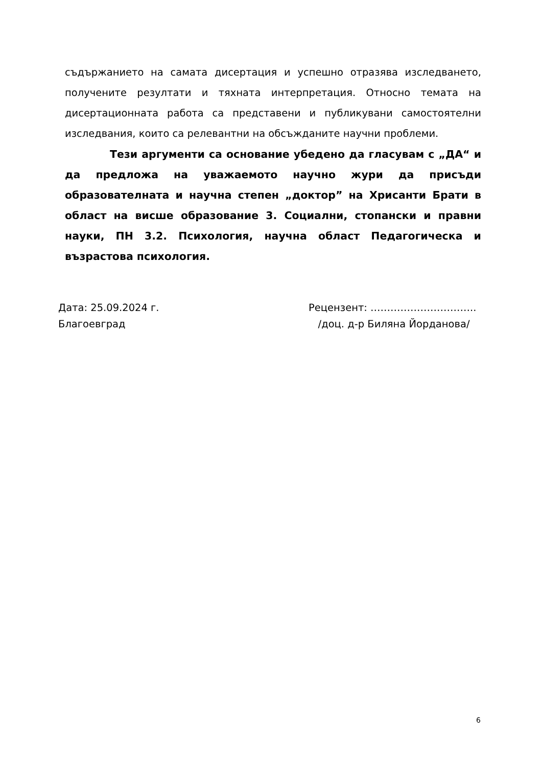съдържанието на самата дисертация и успешно отразява изследването, получените резултати и тяхната интерпретация. Относно темата на дисертационната работа са представени и публикувани самостоятелни изследвания, които са релевантни на обсъжданите научни проблеми.
Тези аргументи са основание убедено да гласувам с „ДА“ и да предложа на уважаемото научно жури да присъди образователната и научна степен „доктор” на Хрисанти Брати в област на висше образование 3. Социални, стопански и правни науки, ПН 3.2. Психология, научна област Педагогическа и възрастова психология.
Дата: 25.09.2024 г.
Благоевград
Рецензент: …………………………..
/доц. д-р Биляна Йорданова/
6